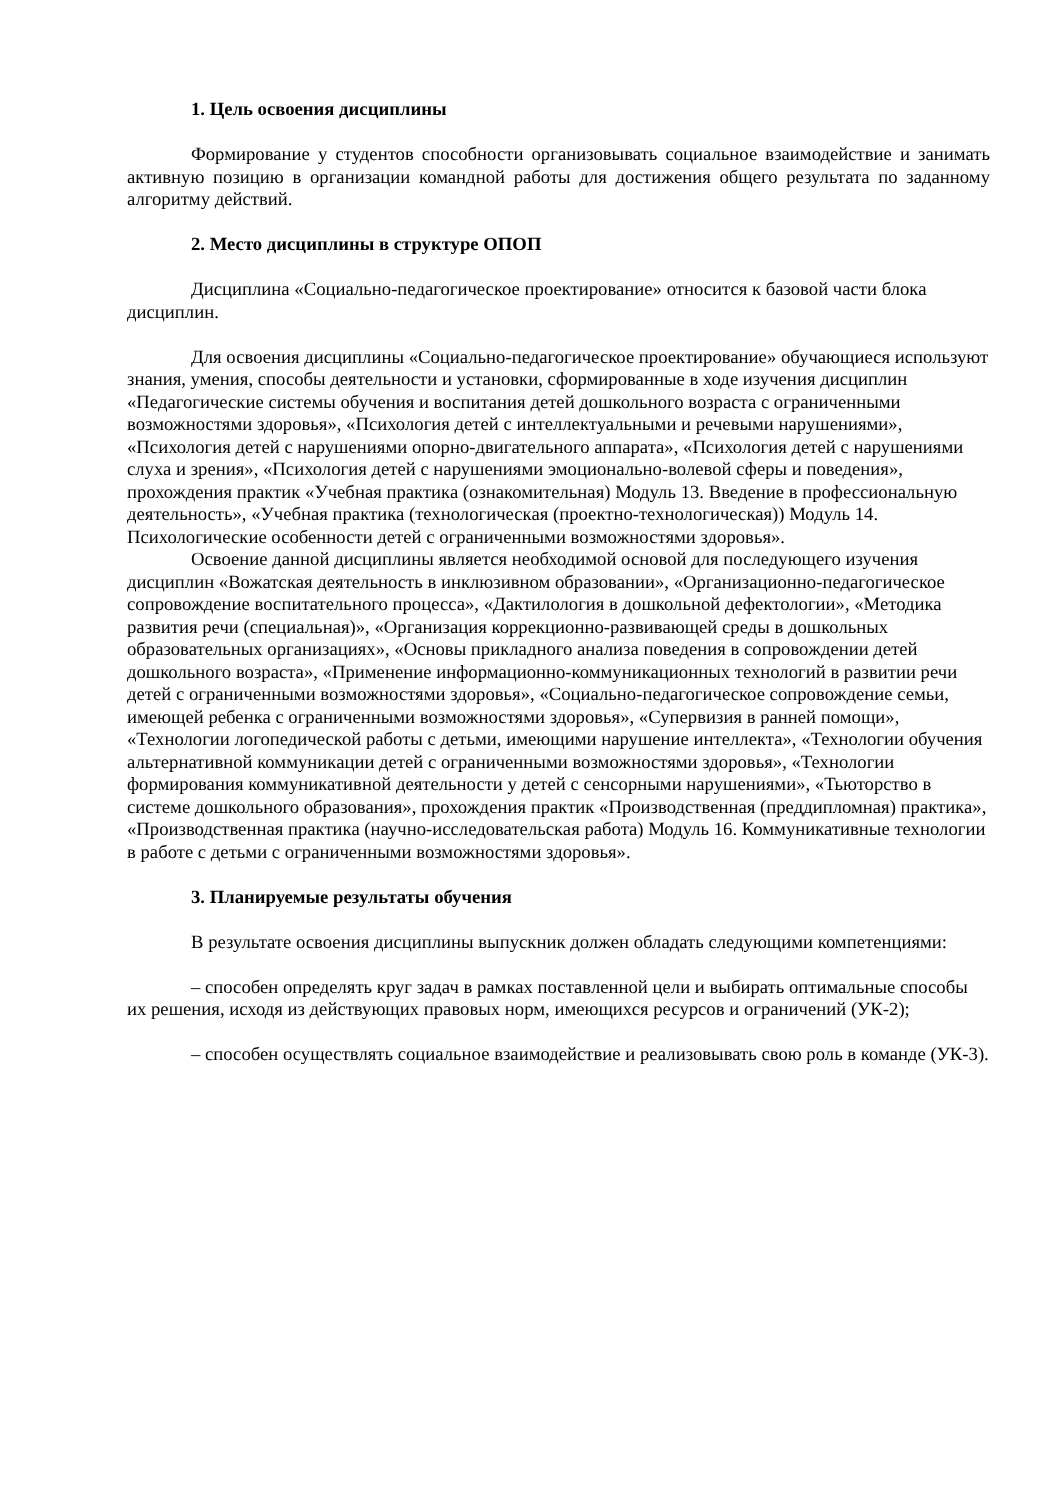1. Цель освоения дисциплины
Формирование у студентов способности организовывать социальное взаимодействие и занимать активную позицию в организации командной работы для достижения общего результата по заданному алгоритму действий.
2. Место дисциплины в структуре ОПОП
Дисциплина «Социально-педагогическое проектирование» относится к базовой части блока дисциплин.
Для освоения дисциплины «Социально-педагогическое проектирование» обучающиеся используют знания, умения, способы деятельности и установки, сформированные в ходе изучения дисциплин «Педагогические системы обучения и воспитания детей дошкольного возраста с ограниченными возможностями здоровья», «Психология детей с интеллектуальными и речевыми нарушениями», «Психология детей с нарушениями опорно-двигательного аппарата», «Психология детей с нарушениями слуха и зрения», «Психология детей с нарушениями эмоционально-волевой сферы и поведения», прохождения практик «Учебная практика (ознакомительная) Модуль 13. Введение в профессиональную деятельность», «Учебная практика (технологическая (проектно-технологическая)) Модуль 14. Психологические особенности детей с ограниченными возможностями здоровья».
Освоение данной дисциплины является необходимой основой для последующего изучения дисциплин «Вожатская деятельность в инклюзивном образовании», «Организационно-педагогическое сопровождение воспитательного процесса», «Дактилология в дошкольной дефектологии», «Методика развития речи (специальная)», «Организация коррекционно-развивающей среды в дошкольных образовательных организациях», «Основы прикладного анализа поведения в сопровождении детей дошкольного возраста», «Применение информационно-коммуникационных технологий в развитии речи детей с ограниченными возможностями здоровья», «Социально-педагогическое сопровождение семьи, имеющей ребенка с ограниченными возможностями здоровья», «Супервизия в ранней помощи», «Технологии логопедической работы с детьми, имеющими нарушение интеллекта», «Технологии обучения альтернативной коммуникации детей с ограниченными возможностями здоровья», «Технологии формирования коммуникативной деятельности у детей с сенсорными нарушениями», «Тьюторство в системе дошкольного образования», прохождения практик «Производственная (преддипломная) практика», «Производственная практика (научно-исследовательская работа) Модуль 16. Коммуникативные технологии в работе с детьми с ограниченными возможностями здоровья».
3. Планируемые результаты обучения
В результате освоения дисциплины выпускник должен обладать следующими компетенциями:
– способен определять круг задач в рамках поставленной цели и выбирать оптимальные способы их решения, исходя из действующих правовых норм, имеющихся ресурсов и ограничений (УК-2);
– способен осуществлять социальное взаимодействие и реализовывать свою роль в команде (УК-3).